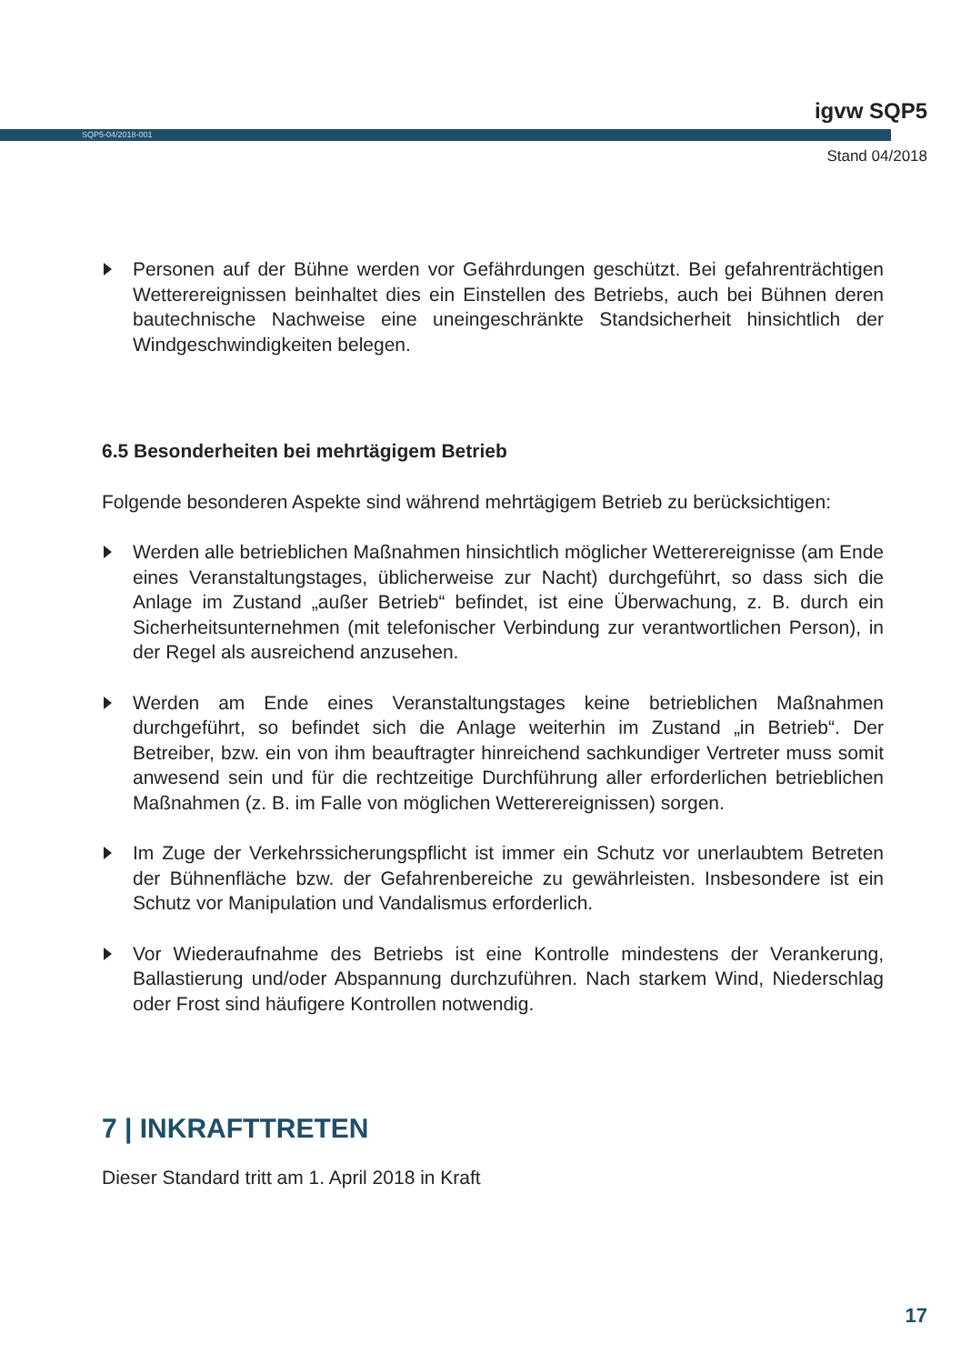igvw SQP5
SQP5-04/2018-001
Stand 04/2018
Personen auf der Bühne werden vor Gefährdungen geschützt. Bei gefahrenträchtigen Wetterereignissen beinhaltet dies ein Einstellen des Betriebs, auch bei Bühnen deren bautechnische Nachweise eine uneingeschränkte Standsicherheit hinsichtlich der Windgeschwindigkeiten belegen.
6.5 Besonderheiten bei mehrtägigem Betrieb
Folgende besonderen Aspekte sind während mehrtägigem Betrieb zu berücksichtigen:
Werden alle betrieblichen Maßnahmen hinsichtlich möglicher Wetterereignisse (am Ende eines Veranstaltungstages, üblicherweise zur Nacht) durchgeführt, so dass sich die Anlage im Zustand „außer Betrieb“ befindet, ist eine Überwachung, z. B. durch ein Sicherheitsunternehmen (mit telefonischer Verbindung zur verantwortlichen Person), in der Regel als ausreichend anzusehen.
Werden am Ende eines Veranstaltungstages keine betrieblichen Maßnahmen durchgeführt, so befindet sich die Anlage weiterhin im Zustand „in Betrieb“. Der Betreiber, bzw. ein von ihm beauftragter hinreichend sachkundiger Vertreter muss somit anwesend sein und für die rechtzeitige Durchführung aller erforderlichen betrieblichen Maßnahmen (z. B. im Falle von möglichen Wetterereignissen) sorgen.
Im Zuge der Verkehrssicherungspflicht ist immer ein Schutz vor unerlaubtem Betreten der Bühnenfläche bzw. der Gefahrenbereiche zu gewährleisten. Insbesondere ist ein Schutz vor Manipulation und Vandalismus erforderlich.
Vor Wiederaufnahme des Betriebs ist eine Kontrolle mindestens der Verankerung, Ballastierung und/oder Abspannung durchzuführen. Nach starkem Wind, Niederschlag oder Frost sind häufigere Kontrollen notwendig.
7 | INKRAFTTRETEN
Dieser Standard tritt am 1. April 2018 in Kraft
17